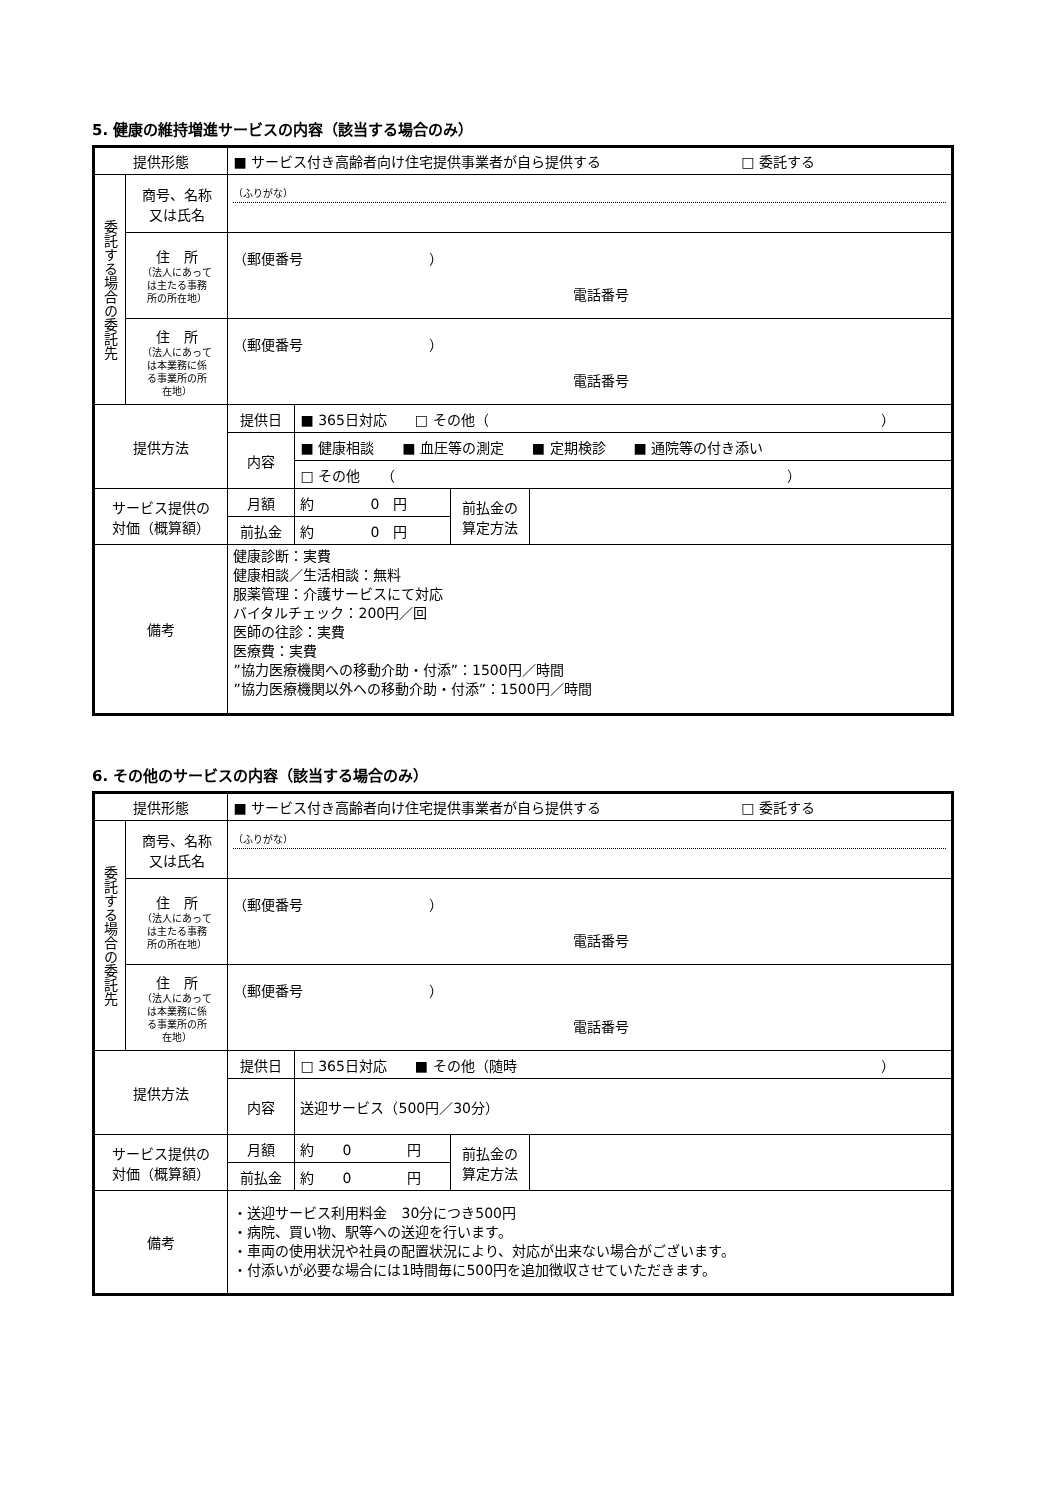5. 健康の維持増進サービスの内容（該当する場合のみ）
| 提供形態 | | ■ サービス付き高齢者向け住宅提供事業者が自ら提供する □ 委託する | | | |
| 委託する場合の委託先 | 商号、名称 又は氏名 | （ふりがな） | | | |
| | 住 所 （法人にあって は主たる事務 所の所在地） | （郵便番号 ） 電話番号 | | | |
| | 住 所 （法人にあって は本業務に係 る事業所の所 在地） | （郵便番号 ） 電話番号 | | | |
| 提供方法 | | 提供日 | ■ 365日対応 □ その他（ ） | | |
| | | 内容 | ■ 健康相談 ■ 血圧等の測定 ■ 定期検診 ■ 通院等の付き添い | | |
| | | | □ その他 （ ） | | |
| サービス提供の 対価（概算額） | | 月額 | 約 0 円 | 前払金の 算定方法 | |
| | | 前払金 | 約 0 円 | | |
| 備考 | | 健康診断：実費 健康相談／生活相談：無料 服薬管理：介護サービスにて対応 バイタルチェック：200円／回 医師の往診：実費 医療費：実費 ”協力医療機関への移動介助・付添”：1500円／時間 ”協力医療機関以外への移動介助・付添”：1500円／時間 | | | |
6. その他のサービスの内容（該当する場合のみ）
| 提供形態 | | ■ サービス付き高齢者向け住宅提供事業者が自ら提供する □ 委託する | | | |
| 委託する場合の委託先 | 商号、名称 又は氏名 | （ふりがな） | | | |
| | 住 所 （法人にあって は主たる事務 所の所在地） | （郵便番号 ） 電話番号 | | | |
| | 住 所 （法人にあって は本業務に係 る事業所の所 在地） | （郵便番号 ） 電話番号 | | | |
| 提供方法 | | 提供日 | □ 365日対応 ■ その他（随時 ） | | |
| | | 内容 | 送迎サービス（500円／30分） | | |
| サービス提供の 対価（概算額） | | 月額 | 約 0 円 | 前払金の 算定方法 | |
| | | 前払金 | 約 0 円 | | |
| 備考 | | ・送迎サービス利用料金 30分につき500円 ・病院、買い物、駅等への送迎を行います。 ・車両の使用状況や社員の配置状況により、対応が出来ない場合がございます。 ・付添いが必要な場合には1時間毎に500円を追加徴収させていただきます。 | | | |